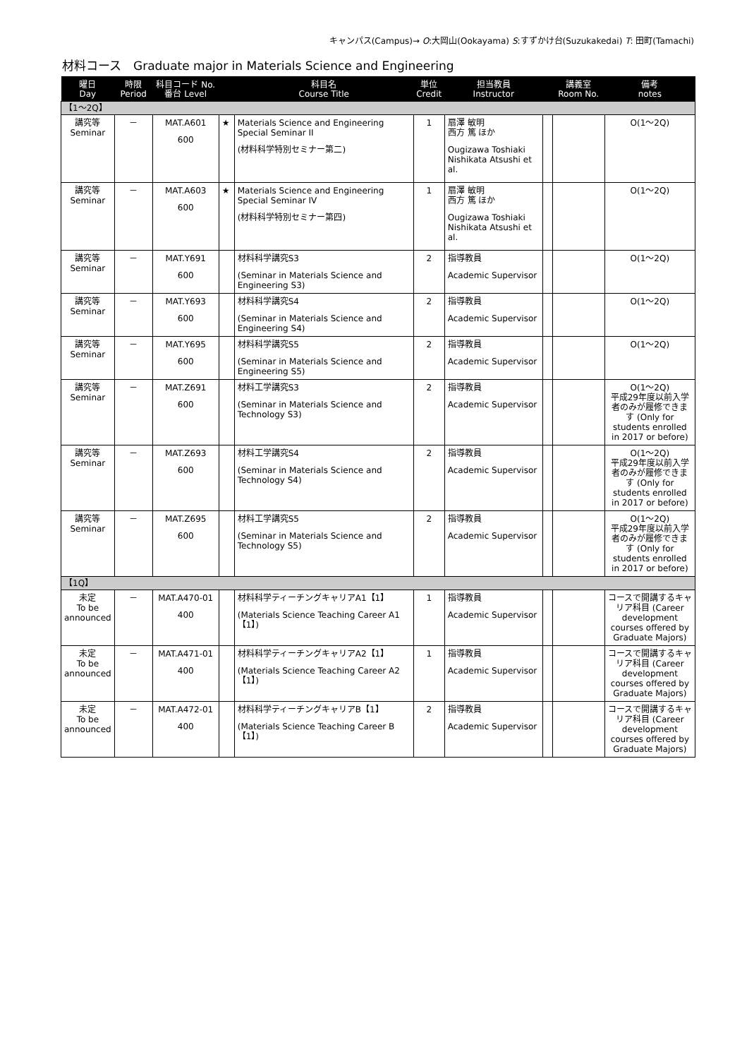キャンパス(Campus)→ O:大岡山(Ookayama) S:すずかけ台(Suzukakedai) T: 田町(Tamachi)
材料コース　Graduate major in Materials Science and Engineering
| 曜日 Day | 時限 Period | 科目コード No. 番台 Level | | 科目名 Course Title | 単位 Credit | 担当教員 Instructor | | 講義室 Room No. | 備考 notes |
| --- | --- | --- | --- | --- | --- | --- | --- | --- | --- |
| 【1～2Q】 | | | | | | | | | |
| 講究等 Seminar | － | MAT.A601 600 | ★ | Materials Science and Engineering Special Seminar II (材料科学特別セミナー第二) | 1 | 扇澤 敏明 西方 篤 ほか Ougizawa Toshiaki Nishikata Atsushi et al. | | | O(1～2Q) |
| 講究等 Seminar | － | MAT.A603 600 | ★ | Materials Science and Engineering Special Seminar IV (材料科学特別セミナー第四) | 1 | 扇澤 敏明 西方 篤 ほか Ougizawa Toshiaki Nishikata Atsushi et al. | | | O(1～2Q) |
| 講究等 Seminar | － | MAT.Y691 600 | | 材料科学講究S3 (Seminar in Materials Science and Engineering S3) | 2 | 指導教員 Academic Supervisor | | | O(1～2Q) |
| 講究等 Seminar | － | MAT.Y693 600 | | 材料科学講究S4 (Seminar in Materials Science and Engineering S4) | 2 | 指導教員 Academic Supervisor | | | O(1～2Q) |
| 講究等 Seminar | － | MAT.Y695 600 | | 材料科学講究S5 (Seminar in Materials Science and Engineering S5) | 2 | 指導教員 Academic Supervisor | | | O(1～2Q) |
| 講究等 Seminar | － | MAT.Z691 600 | | 材料工学講究S3 (Seminar in Materials Science and Technology S3) | 2 | 指導教員 Academic Supervisor | | | O(1～2Q) 平成29年度以前入学者のみが履修できます (Only for students enrolled in 2017 or before) |
| 講究等 Seminar | － | MAT.Z693 600 | | 材料工学講究S4 (Seminar in Materials Science and Technology S4) | 2 | 指導教員 Academic Supervisor | | | O(1～2Q) 平成29年度以前入学者のみが履修できます (Only for students enrolled in 2017 or before) |
| 講究等 Seminar | － | MAT.Z695 600 | | 材料工学講究S5 (Seminar in Materials Science and Technology S5) | 2 | 指導教員 Academic Supervisor | | | O(1～2Q) 平成29年度以前入学者のみが履修できます (Only for students enrolled in 2017 or before) |
| 【1Q】 | | | | | | | | | |
| 未定 To be announced | － | MAT.A470-01 400 | | 材料科学ティーチングキャリアA1【1】 (Materials Science Teaching Career A1【1】) | 1 | 指導教員 Academic Supervisor | | | コースで開講するキャリア科目 (Career development courses offered by Graduate Majors) |
| 未定 To be announced | － | MAT.A471-01 400 | | 材料科学ティーチングキャリアA2【1】 (Materials Science Teaching Career A2【1】) | 1 | 指導教員 Academic Supervisor | | | コースで開講するキャリア科目 (Career development courses offered by Graduate Majors) |
| 未定 To be announced | － | MAT.A472-01 400 | | 材料科学ティーチングキャリアB【1】 (Materials Science Teaching Career B【1】) | 2 | 指導教員 Academic Supervisor | | | コースで開講するキャリア科目 (Career development courses offered by Graduate Majors) |